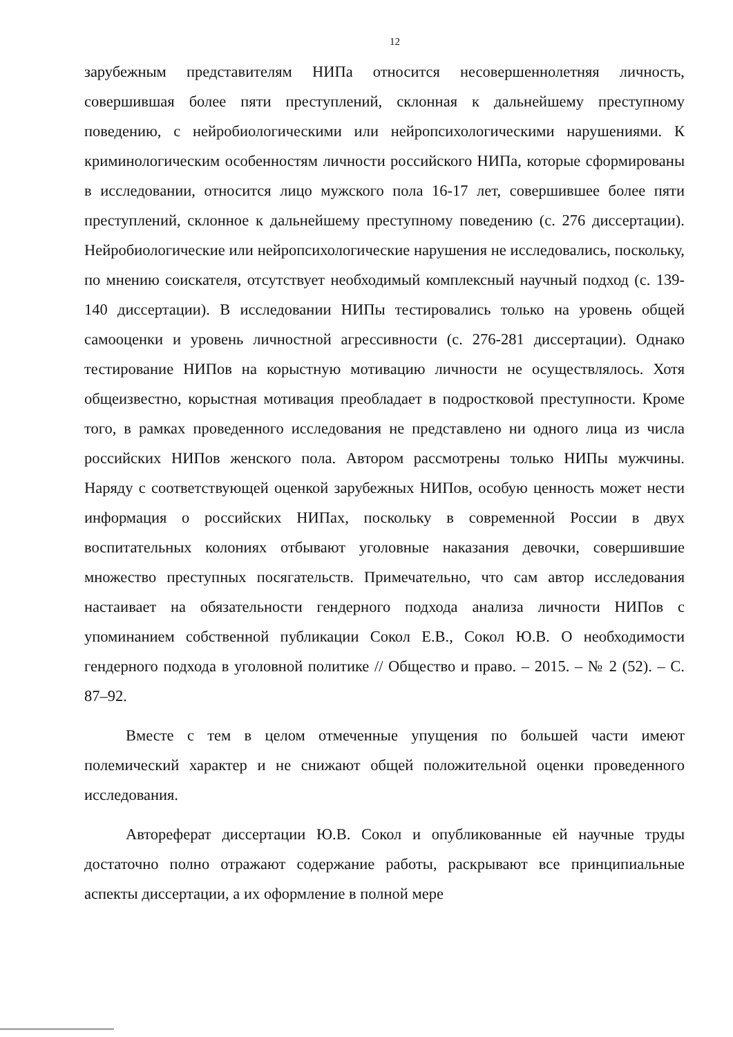12
зарубежным представителям НИПа относится несовершеннолетняя личность, совершившая более пяти преступлений, склонная к дальнейшему преступному поведению, с нейробиологическими или нейропсихологическими нарушениями. К криминологическим особенностям личности российского НИПа, которые сформированы в исследовании, относится лицо мужского пола 16-17 лет, совершившее более пяти преступлений, склонное к дальнейшему преступному поведению (с. 276 диссертации). Нейробиологические или нейропсихологические нарушения не исследовались, поскольку, по мнению соискателя, отсутствует необходимый комплексный научный подход (с. 139-140 диссертации). В исследовании НИПы тестировались только на уровень общей самооценки и уровень личностной агрессивности (с. 276-281 диссертации). Однако тестирование НИПов на корыстную мотивацию личности не осуществлялось. Хотя общеизвестно, корыстная мотивация преобладает в подростковой преступности. Кроме того, в рамках проведенного исследования не представлено ни одного лица из числа российских НИПов женского пола. Автором рассмотрены только НИПы мужчины. Наряду с соответствующей оценкой зарубежных НИПов, особую ценность может нести информация о российских НИПах, поскольку в современной России в двух воспитательных колониях отбывают уголовные наказания девочки, совершившие множество преступных посягательств. Примечательно, что сам автор исследования настаивает на обязательности гендерного подхода анализа личности НИПов с упоминанием собственной публикации Сокол Е.В., Сокол Ю.В. О необходимости гендерного подхода в уголовной политике // Общество и право. – 2015. – № 2 (52). – С. 87–92.
Вместе с тем в целом отмеченные упущения по большей части имеют полемический характер и не снижают общей положительной оценки проведенного исследования.
Автореферат диссертации Ю.В. Сокол и опубликованные ей научные труды достаточно полно отражают содержание работы, раскрывают все принципиальные аспекты диссертации, а их оформление в полной мере